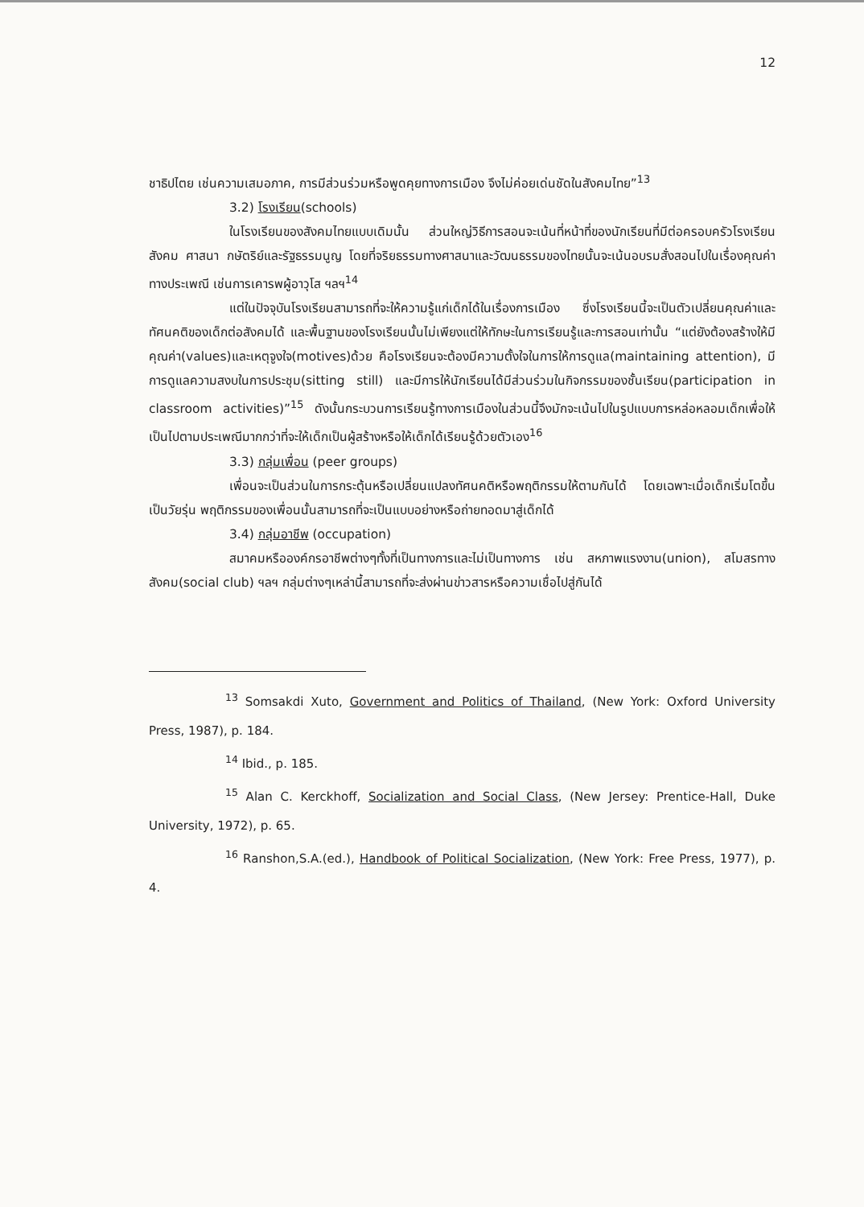12
ชาธิปไตย เช่นความเสมอภาค, การมีส่วนร่วมหรือพูดคุยทางการเมือง จึงไม่ค่อยเด่นชัดในสังคมไทย”<sup>13</sup>
3.2) โรงเรียน(schools)
ในโรงเรียนของสังคมไทยแบบเดิมนั้น ส่วนใหญ่วิธีการสอนจะเน้นที่หน้าที่ของนักเรียนที่มีต่อครอบครัวโรงเรียน สังคม ศาสนา กษัตริย์และรัฐธรรมนูญ โดยที่จริยธรรมทางศาสนาและวัฒนธรรมของไทยนั้นจะเน้นอบรมสั่งสอนไปในเรื่องคุณค่าทางประเพณี เช่นการเคารพผู้อาวุโส ฯลฯ<sup>14</sup>
แต่ในปัจจุบันโรงเรียนสามารถที่จะให้ความรู้แก่เด็กได้ในเรื่องการเมือง ซึ่งโรงเรียนนี้จะเป็นตัวเปลี่ยนคุณค่าและทัศนคติของเด็กต่อสังคมได้ และพื้นฐานของโรงเรียนนั้นไม่เพียงแต่ให้ทักษะในการเรียนรู้และการสอนเท่านั้น “แต่ยังต้องสร้างให้มีคุณค่า(values)และเหตุจูงใจ(motives)ด้วย คือโรงเรียนจะต้องมีความตั้งใจในการให้การดูแล(maintaining attention), มีการดูแลความสงบในการประชุม(sitting still) และมีการให้นักเรียนได้มีส่วนร่วมในกิจกรรมของชั้นเรียน(participation in classroom activities)”<sup>15</sup> ดังนั้นกระบวนการเรียนรู้ทางการเมืองในส่วนนี้จึงมักจะเน้นไปในรูปแบบการหล่อหลอมเด็กเพื่อให้เป็นไปตามประเพณีมากกว่าที่จะให้เด็กเป็นผู้สร้างหรือให้เด็กได้เรียนรู้ด้วยตัวเอง<sup>16</sup>
3.3) กลุ่มเพื่อน (peer groups)
เพื่อนจะเป็นส่วนในการกระตุ้นหรือเปลี่ยนแปลงทัศนคติหรือพฤติกรรมให้ตามกันได้ โดยเฉพาะเมื่อเด็กเริ่มโตขึ้นเป็นวัยรุ่น พฤติกรรมของเพื่อนนั้นสามารถที่จะเป็นแบบอย่างหรือถ่ายทอดมาสู่เด็กได้
3.4) กลุ่มอาชีพ (occupation)
สมาคมหรือองค์กรอาชีพต่างๆทั้งที่เป็นทางการและไม่เป็นทางการ เช่น สหภาพแรงงาน(union), สโมสรทางสังคม(social club) ฯลฯ กลุ่มต่างๆเหล่านี้สามารถที่จะส่งผ่านข่าวสารหรือความเชื่อไปสู่กันได้
<sup>13</sup> Somsakdi Xuto, Government and Politics of Thailand, (New York: Oxford University Press, 1987), p. 184.
<sup>14</sup> Ibid., p. 185.
<sup>15</sup> Alan C. Kerckhoff, Socialization and Social Class, (New Jersey: Prentice-Hall, Duke University, 1972), p. 65.
<sup>16</sup> Ranshon,S.A.(ed.), Handbook of Political Socialization, (New York: Free Press, 1977), p. 4.